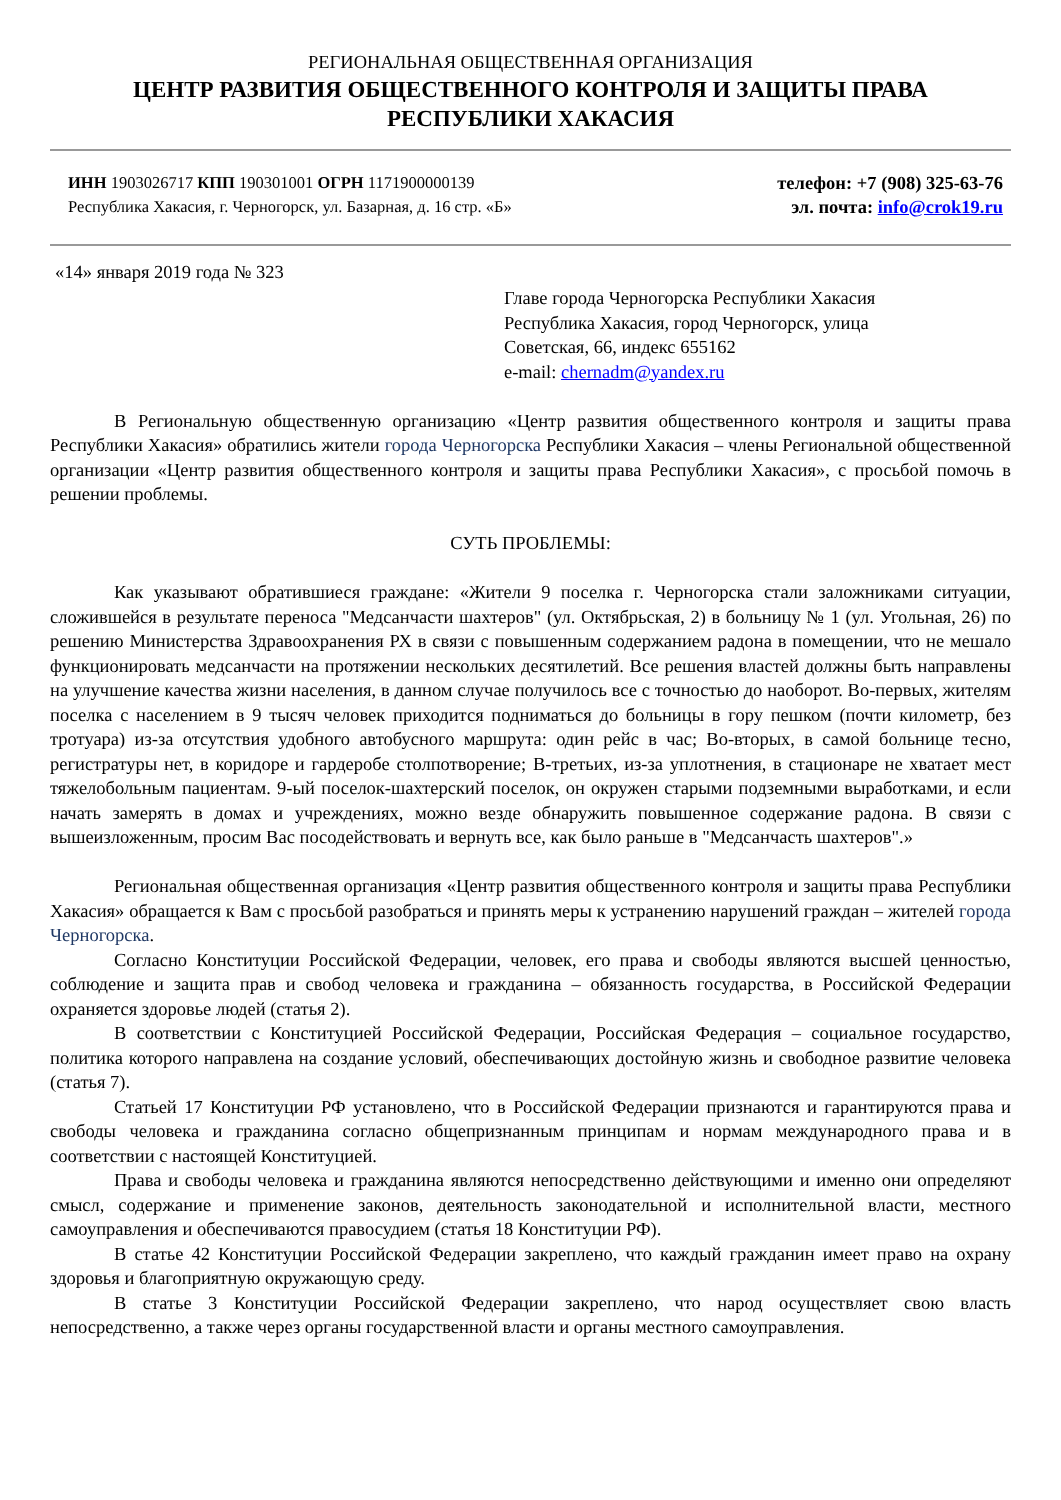РЕГИОНАЛЬНАЯ ОБЩЕСТВЕННАЯ ОРГАНИЗАЦИЯ
ЦЕНТР РАЗВИТИЯ ОБЩЕСТВЕННОГО КОНТРОЛЯ И ЗАЩИТЫ ПРАВА
РЕСПУБЛИКИ ХАКАСИЯ
ИНН 1903026717 КПП 190301001 ОГРН 1171900000139
Республика Хакасия, г. Черногорск, ул. Базарная, д. 16 стр. «Б»
телефон: +7 (908) 325-63-76
эл. почта: info@crok19.ru
«14» января 2019 года № 323
Главе города Черногорска Республики Хакасия
Республика Хакасия, город Черногорск, улица
Советская, 66, индекс 655162
e-mail: chernadm@yandex.ru
В Региональную общественную организацию «Центр развития общественного контроля и защиты права Республики Хакасия» обратились жители города Черногорска Республики Хакасия – члены Региональной общественной организации «Центр развития общественного контроля и защиты права Республики Хакасия», с просьбой помочь в решении проблемы.
СУТЬ ПРОБЛЕМЫ:
Как указывают обратившиеся граждане: «Жители 9 поселка г. Черногорска стали заложниками ситуации, сложившейся в результате переноса "Медсанчасти шахтеров" (ул. Октябрьская, 2) в больницу № 1 (ул. Угольная, 26) по решению Министерства Здравоохранения РХ в связи с повышенным содержанием радона в помещении, что не мешало функционировать медсанчасти на протяжении нескольких десятилетий. Все решения властей должны быть направлены на улучшение качества жизни населения, в данном случае получилось все с точностью до наоборот. Во-первых, жителям поселка с населением в 9 тысяч человек приходится подниматься до больницы в гору пешком (почти километр, без тротуара) из-за отсутствия удобного автобусного маршрута: один рейс в час; Во-вторых, в самой больнице тесно, регистратуры нет, в коридоре и гардеробе столпотворение; В-третьих, из-за уплотнения, в стационаре не хватает мест тяжелобольным пациентам. 9-ый поселок-шахтерский поселок, он окружен старыми подземными выработками, и если начать замерять в домах и учреждениях, можно везде обнаружить повышенное содержание радона. В связи с вышеизложенным, просим Вас посодействовать и вернуть все, как было раньше в "Медсанчасть шахтеров".»
Региональная общественная организация «Центр развития общественного контроля и защиты права Республики Хакасия» обращается к Вам с просьбой разобраться и принять меры к устранению нарушений граждан – жителей города Черногорска.
Согласно Конституции Российской Федерации, человек, его права и свободы являются высшей ценностью, соблюдение и защита прав и свобод человека и гражданина – обязанность государства, в Российской Федерации охраняется здоровье людей (статья 2).
В соответствии с Конституцией Российской Федерации, Российская Федерация – социальное государство, политика которого направлена на создание условий, обеспечивающих достойную жизнь и свободное развитие человека (статья 7).
Статьей 17 Конституции РФ установлено, что в Российской Федерации признаются и гарантируются права и свободы человека и гражданина согласно общепризнанным принципам и нормам международного права и в соответствии с настоящей Конституцией.
Права и свободы человека и гражданина являются непосредственно действующими и именно они определяют смысл, содержание и применение законов, деятельность законодательной и исполнительной власти, местного самоуправления и обеспечиваются правосудием (статья 18 Конституции РФ).
В статье 42 Конституции Российской Федерации закреплено, что каждый гражданин имеет право на охрану здоровья и благоприятную окружающую среду.
В статье 3 Конституции Российской Федерации закреплено, что народ осуществляет свою власть непосредственно, а также через органы государственной власти и органы местного самоуправления.